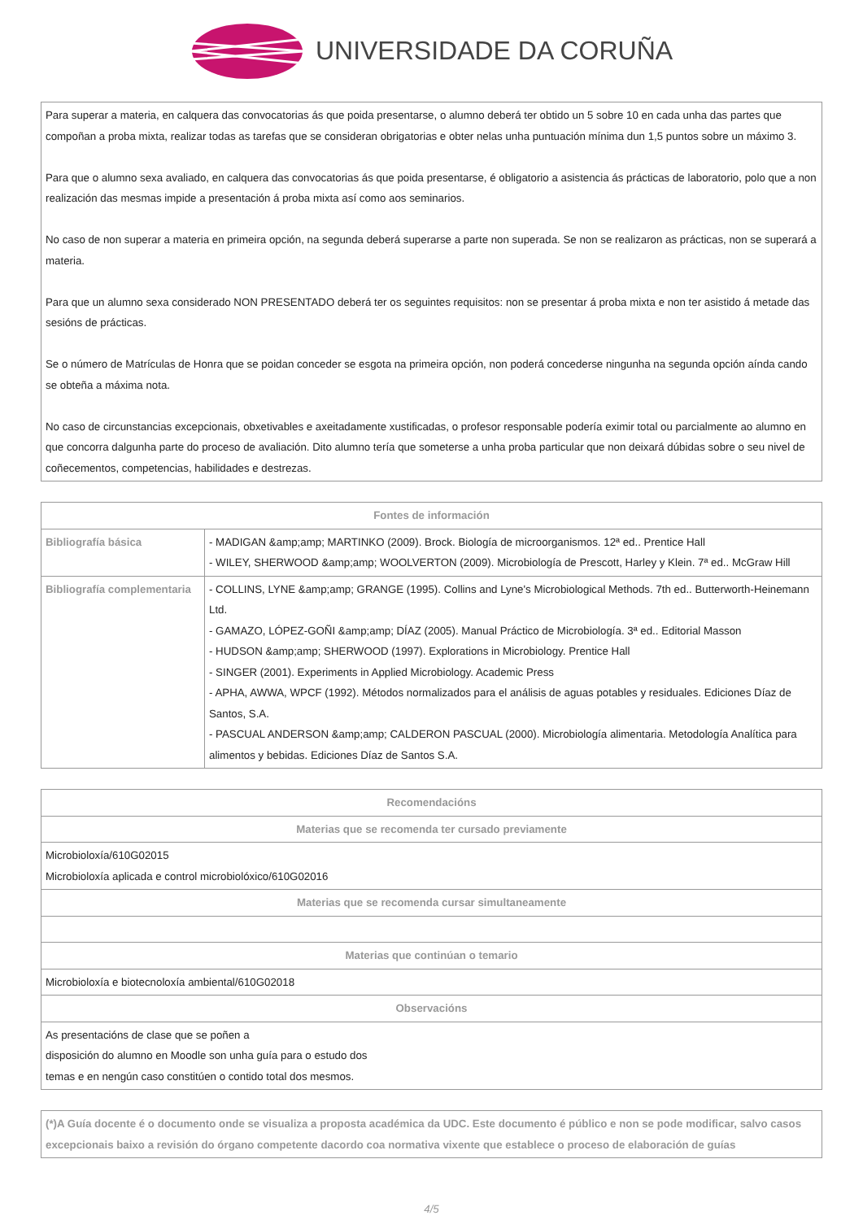UNIVERSIDADE DA CORUÑA
| Para superar a materia, en calquera das convocatorias ás que poida presentarse, o alumno deberá ter obtido un 5 sobre 10 en cada unha das partes que compoñan a proba mixta, realizar todas as tarefas que se consideran obrigatorias e obter nelas unha puntuación mínima dun 1,5 puntos sobre un máximo 3. Para que o alumno sexa avaliado, en calquera das convocatorias ás que poida presentarse, é obligatorio a asistencia ás prácticas de laboratorio, polo que a non realización das mesmas impide a presentación á proba mixta así como aos seminarios. No caso de non superar a materia en primeira opción, na segunda deberá superarse a parte non superada. Se non se realizaron as prácticas, non se superará a materia. Para que un alumno sexa considerado NON PRESENTADO deberá ter os seguintes requisitos: non se presentar á proba mixta e non ter asistido á metade das sesións de prácticas. Se o número de Matrículas de Honra que se poidan conceder se esgota na primeira opción, non poderá concederse ningunha na segunda opción aínda cando se obteña a máxima nota. No caso de circunstancias excepcionais, obxetivables e axeitadamente xustificadas, o profesor responsable podería eximir total ou parcialmente ao alumno en que concorra dalgunha parte do proceso de avaliación. Dito alumno tería que someterse a unha proba particular que non deixará dúbidas sobre o seu nivel de coñecementos, competencias, habilidades e destrezas. |
| Fontes de información | |
| --- | --- |
| Bibliografía básica | - MADIGAN &amp;amp; MARTINKO (2009). Brock. Biología de microorganismos. 12ª ed.. Prentice Hall - WILEY, SHERWOOD &amp;amp; WOOLVERTON (2009). Microbiología de Prescott, Harley y Klein. 7ª ed.. McGraw Hill |
| Bibliografía complementaria | - COLLINS, LYNE &amp;amp; GRANGE (1995). Collins and Lyne's Microbiological Methods. 7th ed.. Butterworth-Heinemann Ltd. - GAMAZO, LÓPEZ-GOÑI &amp;amp; DÍAZ (2005). Manual Práctico de Microbiología. 3ª ed.. Editorial Masson - HUDSON &amp;amp; SHERWOOD (1997). Explorations in Microbiology. Prentice Hall - SINGER (2001). Experiments in Applied Microbiology. Academic Press - APHA, AWWA, WPCF (1992). Métodos normalizados para el análisis de aguas potables y residuales. Ediciones Díaz de Santos, S.A. - PASCUAL ANDERSON &amp;amp; CALDERON PASCUAL (2000). Microbiología alimentaria. Metodología Analítica para alimentos y bebidas. Ediciones Díaz de Santos S.A. |
| Recomendacións |
| --- |
| Materias que se recomenda ter cursado previamente |
| Microbioloxía/610G02015 Microbioloxía aplicada e control microbiolóxico/610G02016 |
| Materias que se recomenda cursar simultaneamente |
| Materias que continúan o temario |
| Microbioloxía e biotecnoloxía ambiental/610G02018 |
| Observacións |
| As presentacións de clase que se poñen a disposición do alumno en Moodle son unha guía para o estudo dos temas e en nengún caso constitúen o contido total dos mesmos. |
| (*)A Guía docente é o documento onde se visualiza a proposta académica da UDC. Este documento é público e non se pode modificar, salvo casos excepcionais baixo a revisión do órgano competente dacordo coa normativa vixente que establece o proceso de elaboración de guías |
4/5